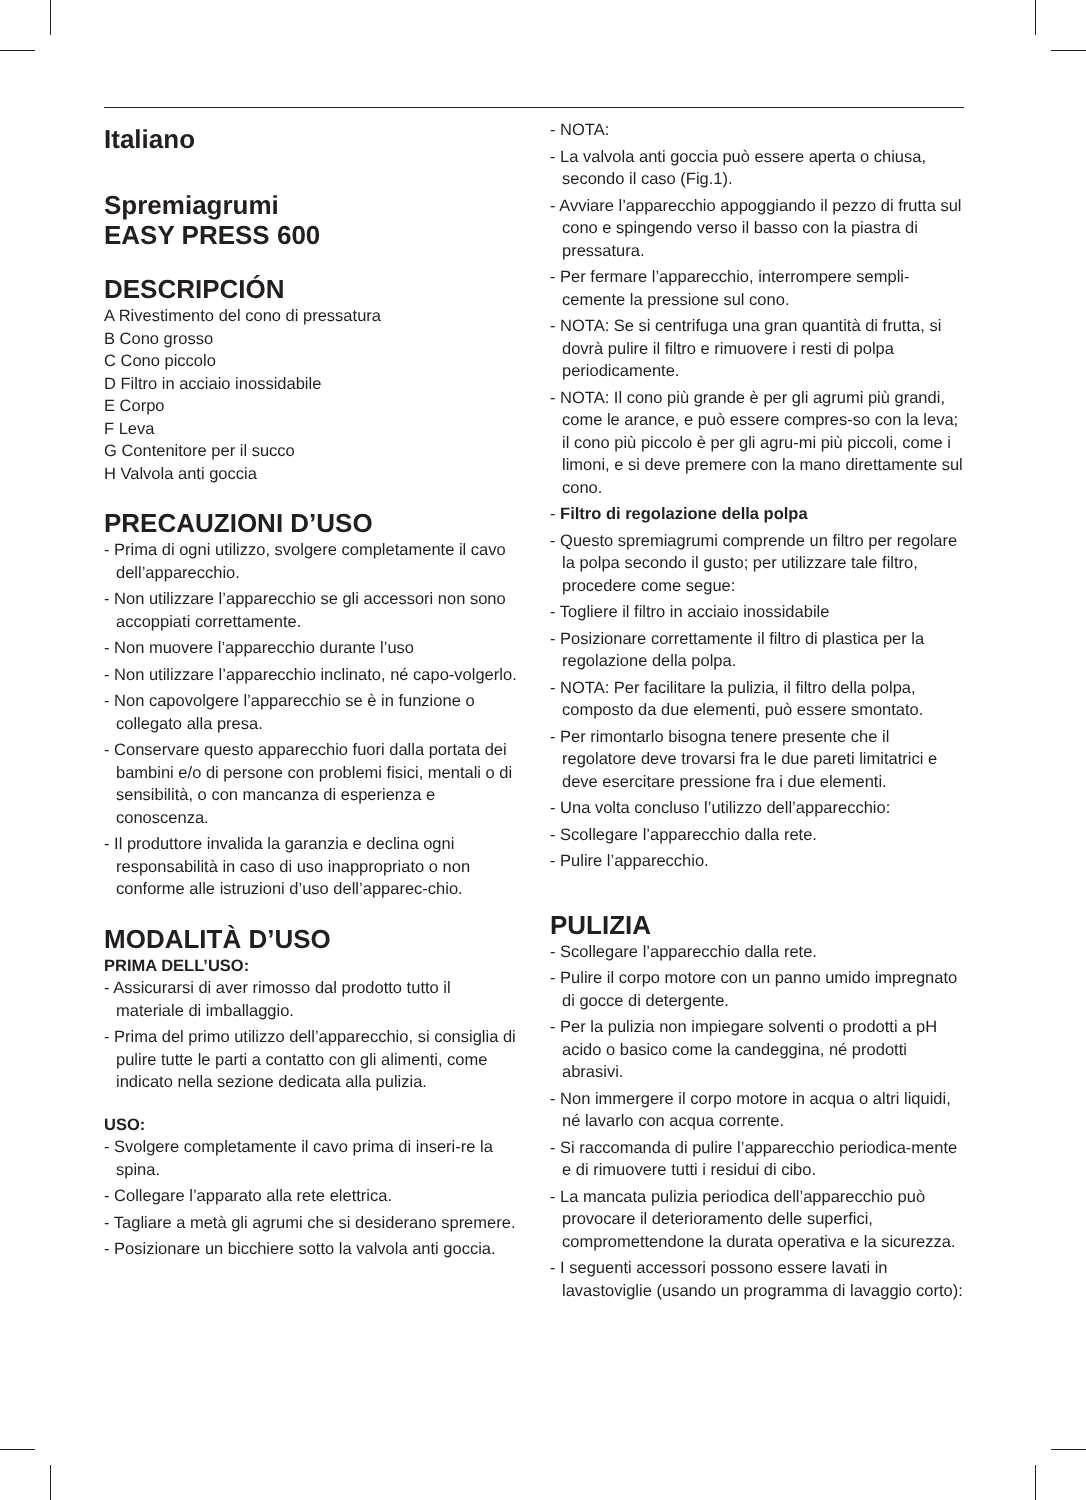Italiano
Spremiagrumi
EASY PRESS 600
DESCRIPCIÓN
A Rivestimento del cono di pressatura
B Cono grosso
C Cono piccolo
D Filtro in acciaio inossidabile
E Corpo
F Leva
G Contenitore per il succo
H Valvola anti goccia
PRECAUZIONI D’USO
- Prima di ogni utilizzo, svolgere completamente il cavo dell’apparecchio.
- Non utilizzare l’apparecchio se gli accessori non sono accoppiati correttamente.
- Non muovere l’apparecchio durante l’uso
- Non utilizzare l’apparecchio inclinato, né capo-volgerlo.
- Non capovolgere l’apparecchio se è in funzione o collegato alla presa.
- Conservare questo apparecchio fuori dalla portata dei bambini e/o di persone con problemi fisici, mentali o di sensibilità, o con mancanza di esperienza e conoscenza.
- Il produttore invalida la garanzia e declina ogni responsabilità in caso di uso inappropriato o non conforme alle istruzioni d’uso dell’apparec-chio.
MODALITÀ D’USO
PRIMA DELL’USO:
- Assicurarsi di aver rimosso dal prodotto tutto il materiale di imballaggio.
- Prima del primo utilizzo dell’apparecchio, si consiglia di pulire tutte le parti a contatto con gli alimenti, come indicato nella sezione dedicata alla pulizia.
USO:
- Svolgere completamente il cavo prima di inseri-re la spina.
- Collegare l’apparato alla rete elettrica.
- Tagliare a metà gli agrumi che si desiderano spremere.
- Posizionare un bicchiere sotto la valvola anti goccia.
- NOTA:
- La valvola anti goccia può essere aperta o chiusa, secondo il caso (Fig.1).
- Avviare l’apparecchio appoggiando il pezzo di frutta sul cono e spingendo verso il basso con la piastra di pressatura.
- Per fermare l’apparecchio, interrompere sempli-cemente la pressione sul cono.
- NOTA: Se si centrifuga una gran quantità di frutta, si dovrà pulire il filtro e rimuovere i resti di polpa periodicamente.
- NOTA: Il cono più grande è per gli agrumi più grandi, come le arance, e può essere compres-so con la leva; il cono più piccolo è per gli agru-mi più piccoli, come i limoni, e si deve premere con la mano direttamente sul cono.
- Filtro di regolazione della polpa
- Questo spremiagrumi comprende un filtro per regolare la polpa secondo il gusto; per utilizzare tale filtro, procedere come segue:
- Togliere il filtro in acciaio inossidabile
- Posizionare correttamente il filtro di plastica per la regolazione della polpa.
- NOTA: Per facilitare la pulizia, il filtro della polpa, composto da due elementi, può essere smontato.
- Per rimontarlo bisogna tenere presente che il regolatore deve trovarsi fra le due pareti limitatrici e deve esercitare pressione fra i due elementi.
- Una volta concluso l’utilizzo dell’apparecchio:
- Scollegare l’apparecchio dalla rete.
- Pulire l’apparecchio.
PULIZIA
- Scollegare l’apparecchio dalla rete.
- Pulire il corpo motore con un panno umido impregnato di gocce di detergente.
- Per la pulizia non impiegare solventi o prodotti a pH acido o basico come la candeggina, né prodotti abrasivi.
- Non immergere il corpo motore in acqua o altri liquidi, né lavarlo con acqua corrente.
- Si raccomanda di pulire l’apparecchio periodica-mente e di rimuovere tutti i residui di cibo.
- La mancata pulizia periodica dell’apparecchio può provocare il deterioramento delle superfici, compromettendone la durata operativa e la sicurezza.
- I seguenti accessori possono essere lavati in lavastoviglie (usando un programma di lavaggio corto):